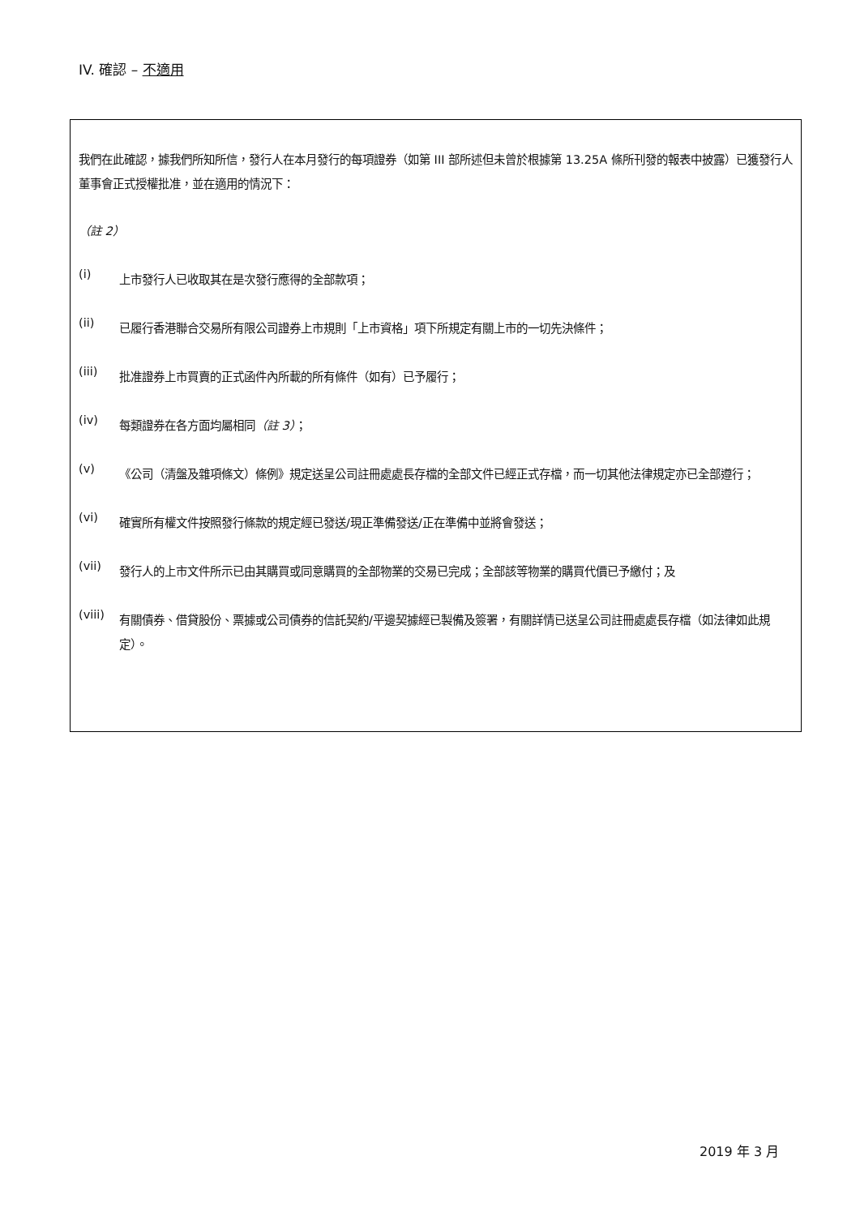IV. 確認 – 不適用
我們在此確認，據我們所知所信，發行人在本月發行的每項證券（如第 III 部所述但未曾於根據第 13.25A 條所刊發的報表中披露）已獲發行人董事會正式授權批准，並在適用的情況下：
（註 2）
(i)
上市發行人已收取其在是次發行應得的全部款項；
(ii)
已履行香港聯合交易所有限公司證券上市規則「上市資格」項下所規定有關上市的一切先決條件；
(iii)
批准證券上市買賣的正式函件內所載的所有條件（如有）已予履行；
(iv)
每類證券在各方面均屬相同（註 3）；
(v)
《公司（清盤及雜項條文）條例》規定送呈公司註冊處處長存檔的全部文件已經正式存檔，而一切其他法律規定亦已全部遵行；
(vi)
確實所有權文件按照發行條款的規定經已發送/現正準備發送/正在準備中並將會發送；
(vii)
發行人的上市文件所示已由其購買或同意購買的全部物業的交易已完成；全部該等物業的購買代價已予繳付；及
(viii)
有關債券、借貸股份、票據或公司債券的信託契約/平邊契據經已製備及簽署，有關詳情已送呈公司註冊處處長存檔（如法律如此規定）。
2019 年 3 月